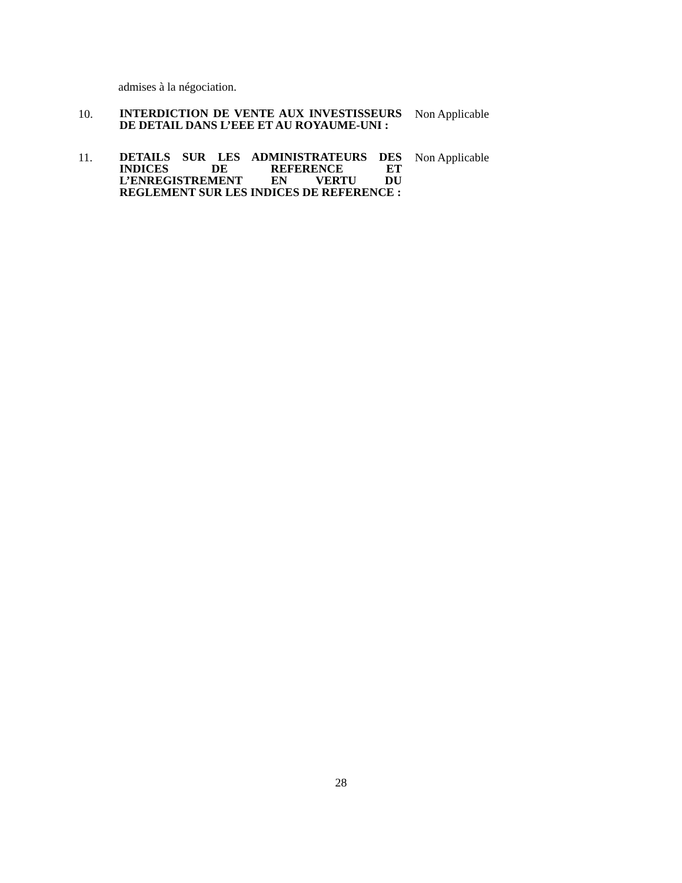admises à la négociation.
10.
INTERDICTION DE VENTE AUX INVESTISSEURS DE DETAIL DANS L’EEE ET AU ROYAUME-UNI :
Non Applicable
11.
DETAILS SUR LES ADMINISTRATEURS DES INDICES DE REFERENCE ET L’ENREGISTREMENT EN VERTU DU REGLEMENT SUR LES INDICES DE REFERENCE :
Non Applicable
28